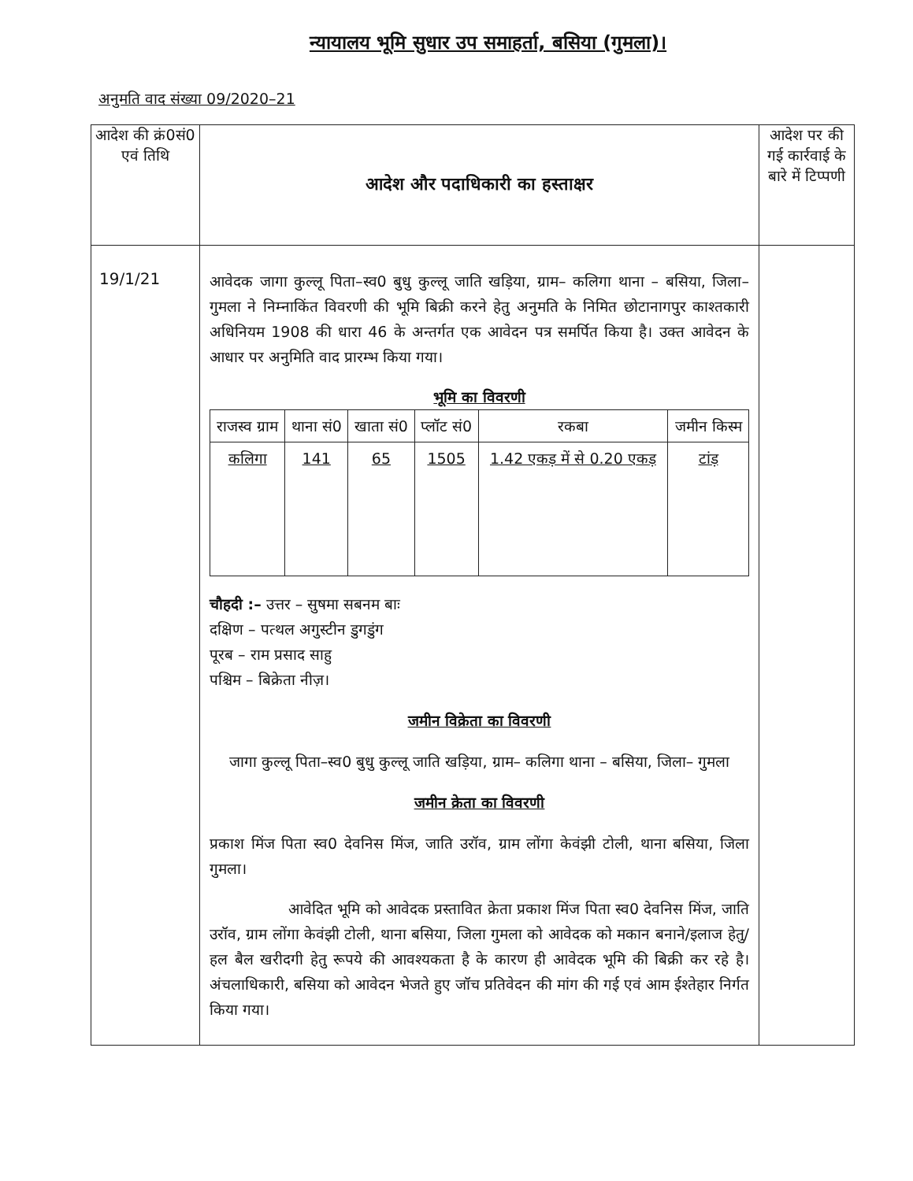न्यायालय भूमि सुधार उप समाहर्ता, बसिया (गुमला)।
अनुमति वाद संख्या 09/2020–21
| आदेश की क्रं0सं0 एवं तिथि | आदेश और पदाधिकारी का हस्ताक्षर | आदेश पर की गई कार्रवाई के बारे में टिप्पणी |
| --- | --- | --- |
| 19/1/21 | आवेदक जागा कुल्लू पिता–स्व0 बुधु कुल्लू जाति खड़िया, ग्राम– कलिगा थाना – बसिया, जिला– गुमला ने निम्नाकिंत विवरणी की भूमि बिक्री करने हेतु अनुमति के निमित छोटानागपुर काश्तकारी अधिनियम 1908 की धारा 46 के अन्तर्गत एक आवेदन पत्र समर्पित किया है। उक्त आवेदन के आधार पर अनुमिति वाद प्रारम्भ किया गया। भूमि का विवरणी / राजस्व ग्राम / थाना सं0 / खाता सं0 / प्लॉट सं0 / रकबा / जमीन किस्म / / कलिगा / 141 / 65 / 1505 / 1.42 एकड़ में से 0.20 एकड़ / टांड़ / चौहदी :– उत्तर – सुषमा सबनम बाः दक्षिण – पत्थल अगुस्टीन डुगडुंग पूरब – राम प्रसाद साहु पश्चिम – बिक्रेता नीज़। जमीन विक्रेता का विवरणी जागा कुल्लू पिता–स्व0 बुधु कुल्लू जाति खड़िया, ग्राम– कलिगा थाना – बसिया, जिला– गुमला जमीन क्रेता का विवरणी प्रकाश मिंज पिता स्व0 देवनिस मिंज, जाति उरॉव, ग्राम लोंगा केवंझी टोली, थाना बसिया, जिला गुमला। आवेदित भूमि को आवेदक प्रस्तावित क्रेता प्रकाश मिंज पिता स्व0 देवनिस मिंज, जाति उरॉव, ग्राम लोंगा केवंझी टोली, थाना बसिया, जिला गुमला को आवेदक को मकान बनाने/इलाज हेतु/हल बैल खरीदगी हेतु रूपये की आवश्यकता है के कारण ही आवेदक भूमि की बिक्री कर रहे है। अंचलाधिकारी, बसिया को आवेदन भेजते हुए जॉच प्रतिवेदन की मांग की गई एवं आम ईश्तेहार निर्गत किया गया। | |